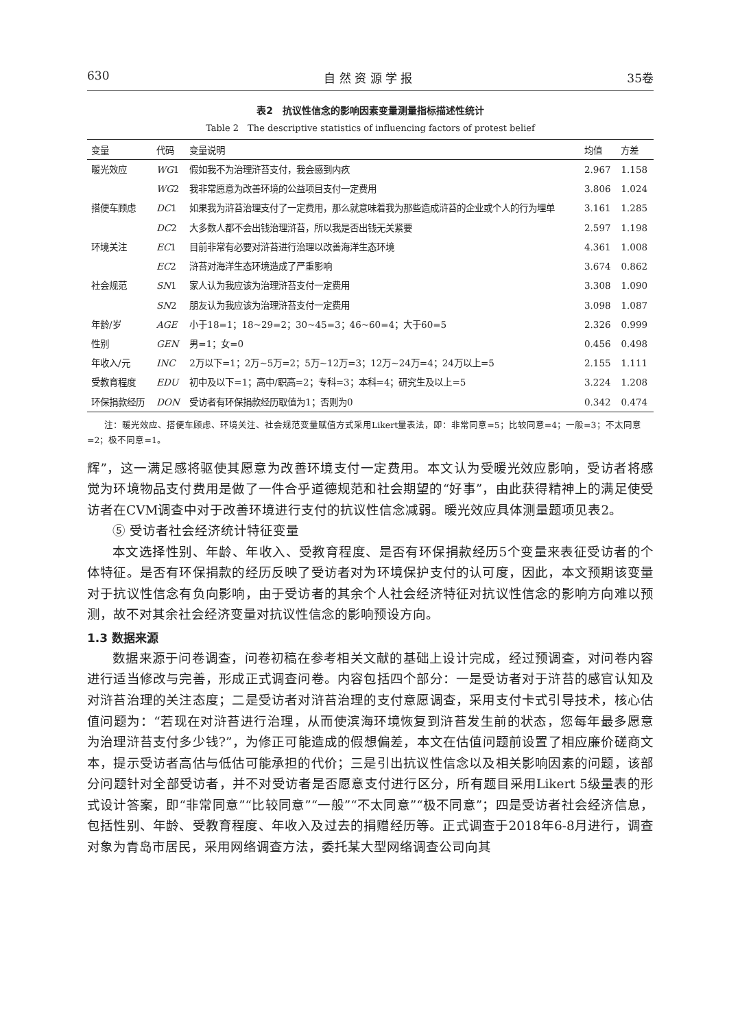630 自 然 资 源 学 报 35卷
表2　抗议性信念的影响因素变量测量指标描述性统计
Table 2　The descriptive statistics of influencing factors of protest belief
| 变量 | 代码 | 变量说明 | 均值 | 方差 |
| --- | --- | --- | --- | --- |
| 暖光效应 | WG 1 | 假如我不为治理浒苔支付，我会感到内疚 | 2.967 | 1.158 |
| | WG 2 | 我非常愿意为改善环境的公益项目支付一定费用 | 3.806 | 1.024 |
| 搭便车顾虑 | DC 1 | 如果我为浒苔治理支付了一定费用，那么就意味着我为那些造成浒苔的企业或个人的行为埋单 | 3.161 | 1.285 |
| | DC 2 | 大多数人都不会出钱治理浒苔，所以我是否出钱无关紧要 | 2.597 | 1.198 |
| 环境关注 | EC 1 | 目前非常有必要对浒苔进行治理以改善海洋生态环境 | 4.361 | 1.008 |
| | EC 2 | 浒苔对海洋生态环境造成了严重影响 | 3.674 | 0.862 |
| 社会规范 | SN 1 | 家人认为我应该为治理浒苔支付一定费用 | 3.308 | 1.090 |
| | SN 2 | 朋友认为我应该为治理浒苔支付一定费用 | 3.098 | 1.087 |
| 年龄/岁 | AGE | 小于18=1；18~29=2；30~45=3；46~60=4；大于60=5 | 2.326 | 0.999 |
| 性别 | GEN | 男=1；女=0 | 0.456 | 0.498 |
| 年收入/元 | INC | 2万以下=1；2万~5万=2；5万~12万=3；12万~24万=4；24万以上=5 | 2.155 | 1.111 |
| 受教育程度 | EDU | 初中及以下=1；高中/职高=2；专科=3；本科=4；研究生及以上=5 | 3.224 | 1.208 |
| 环保捐款经历 | DON | 受访者有环保捐款经历取值为1；否则为0 | 0.342 | 0.474 |
注：暖光效应、搭便车顾虑、环境关注、社会规范变量赋值方式采用Likert量表法，即：非常同意=5；比较同意=4；一般=3；不太同意=2；极不同意=1。
辉”，这一满足感将驱使其愿意为改善环境支付一定费用。本文认为受暖光效应影响，受访者将感觉为环境物品支付费用是做了一件合乎道德规范和社会期望的“好事”，由此获得精神上的满足使受访者在CVM调查中对于改善环境进行支付的抗议性信念减弱。暖光效应具体测量题项见表2。
⑤ 受访者社会经济统计特征变量
本文选择性别、年龄、年收入、受教育程度、是否有环保捐款经历5个变量来表征受访者的个体特征。是否有环保捐款的经历反映了受访者对为环境保护支付的认可度，因此，本文预期该变量对于抗议性信念有负向影响，由于受访者的其余个人社会经济特征对抗议性信念的影响方向难以预测，故不对其余社会经济变量对抗议性信念的影响预设方向。
1.3 数据来源
数据来源于问卷调查，问卷初稿在参考相关文献的基础上设计完成，经过预调查，对问卷内容进行适当修改与完善，形成正式调查问卷。内容包括四个部分：一是受访者对于浒苔的感官认知及对浒苔治理的关注态度；二是受访者对浒苔治理的支付意愿调查，采用支付卡式引导技术，核心估值问题为：“若现在对浒苔进行治理，从而使滨海环境恢复到浒苔发生前的状态，您每年最多愿意为治理浒苔支付多少钱?”，为修正可能造成的假想偏差，本文在估值问题前设置了相应廉价磋商文本，提示受访者高估与低估可能承担的代价；三是引出抗议性信念以及相关影响因素的问题，该部分问题针对全部受访者，并不对受访者是否愿意支付进行区分，所有题目采用Likert 5级量表的形式设计答案，即“非常同意”“比较同意”“一般”“不太同意”“极不同意”；四是受访者社会经济信息，包括性别、年龄、受教育程度、年收入及过去的捐赠经历等。正式调查于2018年6-8月进行，调查对象为青岛市居民，采用网络调查方法，委托某大型网络调查公司向其